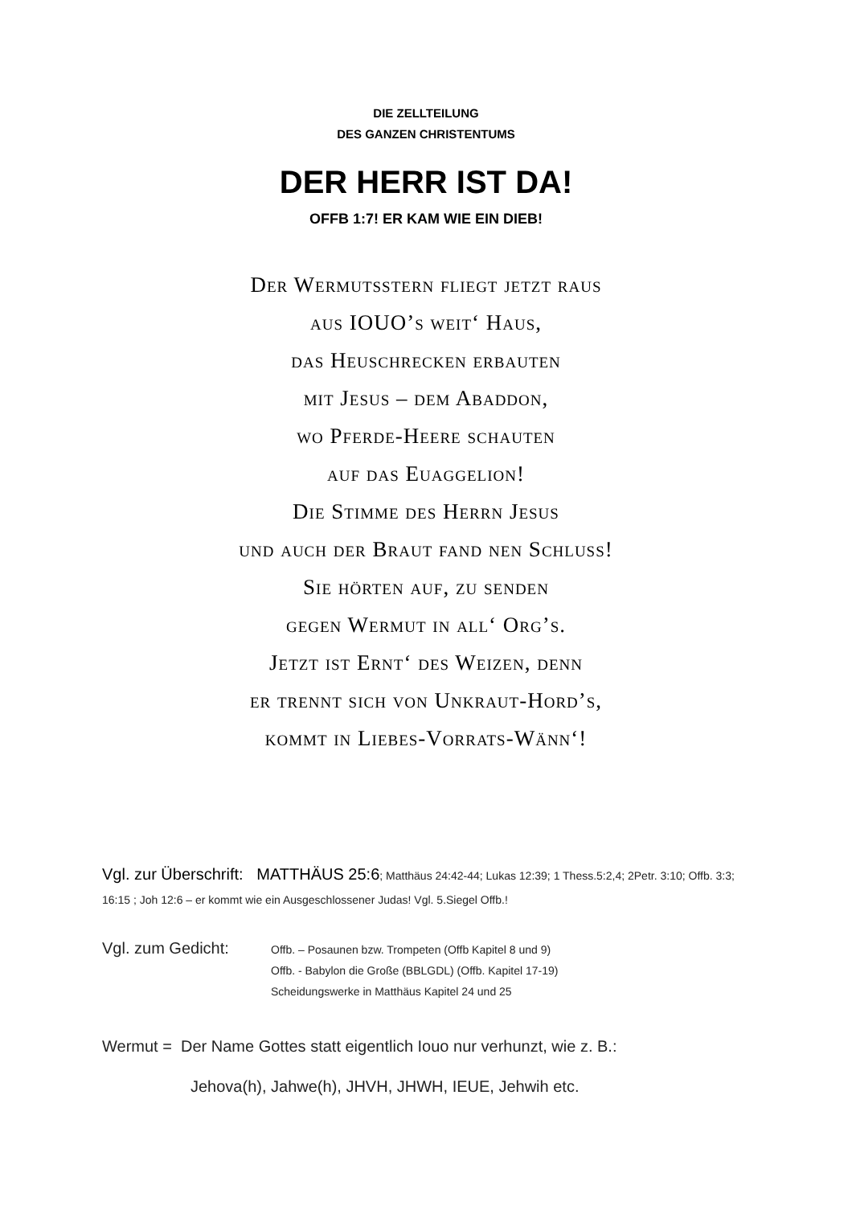DIE ZELLTEILUNG
DES GANZEN CHRISTENTUMS
DER HERR IST DA!
OFFB 1:7! ER KAM WIE EIN DIEB!
Der Wermutsstern fliegt jetzt raus
aus IOUO’s weit‘ Haus,
das Heuschrecken erbauten
mit Jesus – dem Abaddon,
wo Pferde-Heere schauten
auf das Euaggelion!
Die Stimme des Herrn Jesus
und auch der Braut fand nen Schluss!
Sie hörten auf, zu senden
gegen Wermut in all‘ Org’s.
Jetzt ist Ernt‘ des Weizen, denn
er trennt sich von Unkraut-Hord’s,
kommt in Liebes-Vorrats-Wänn‘!
Vgl. zur Überschrift: MATTHÄUS 25:6; Matthäus 24:42-44; Lukas 12:39; 1 Thess.5:2,4; 2Petr. 3:10; Offb. 3:3; 16:15 ; Joh 12:6 – er kommt wie ein Ausgeschlossener Judas! Vgl. 5.Siegel Offb.!
Vgl. zum Gedicht:
Offb. – Posaunen bzw. Trompeten (Offb Kapitel 8 und 9)
Offb. - Babylon die Große (BBLGDL) (Offb. Kapitel 17-19)
Scheidungswerke in Matthäus Kapitel 24 und 25
Wermut = Der Name Gottes statt eigentlich Iouo nur verhunzt, wie z. B.:
Jehova(h), Jahwe(h), JHVH, JHWH, IEUE, Jehwih etc.